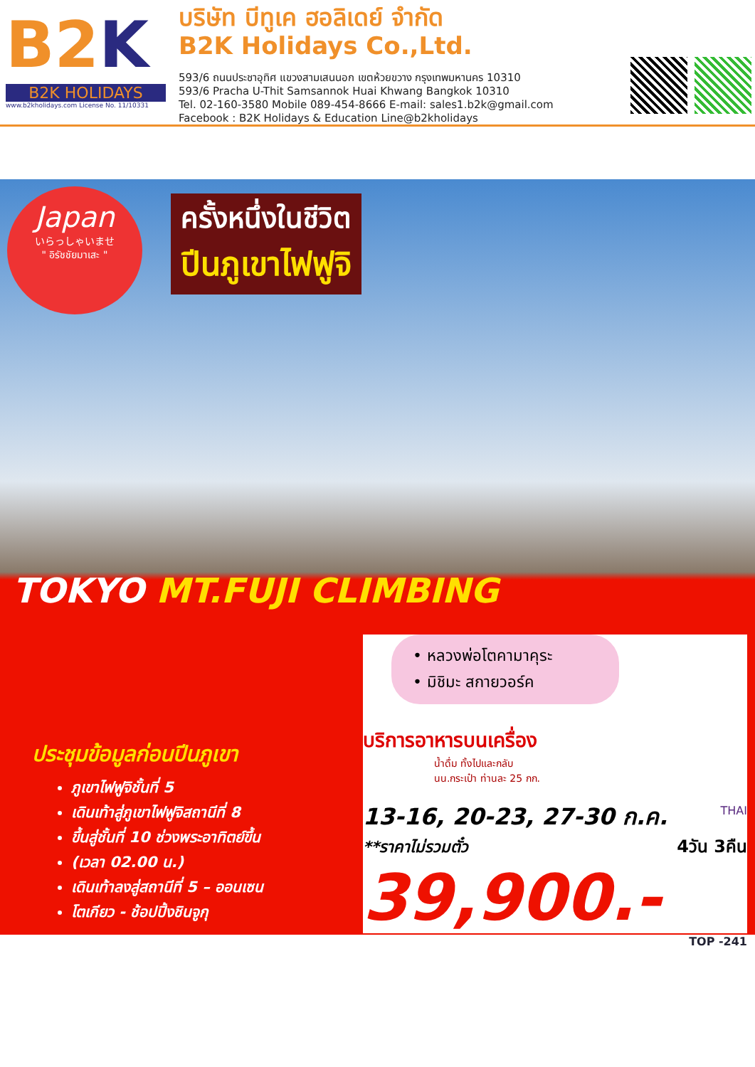B2K
B2K HOLIDAYS
www.b2kholidays.com License No. 11/10331
บริษัท บีทูเค ฮอลิเดย์ จำกัด
B2K Holidays Co.,Ltd.
593/6 ถนนประชาอุทิศ แขวงสามเสนนอก เขตห้วยขวาง กรุงเทพมหานคร 10310
593/6 Pracha U-Thit Samsannok Huai Khwang Bangkok 10310
Tel. 02-160-3580 Mobile 089-454-8666 E-mail: sales1.b2k@gmail.com
Facebook : B2K Holidays & Education Line@b2kholidays
Japan
いらっしゃいませ
" อิรัชชัยมาเสะ "
ครั้งหนึ่งในชีวิต
ปีนภูเขาไฟฟูจิ
TOKYO MT.FUJI CLIMBING
ประชุมข้อมูลก่อนปีนภูเขา
ภูเขาไฟฟูจิชั้นที่ 5
เดินเท้าสู่ภูเขาไฟฟูจิสถานีที่ 8
ขึ้นสู่ชั้นที่ 10 ช่วงพระอาทิตย์ขึ้น
(เวลา 02.00 น.)
เดินเท้าลงสู่สถานีที่ 5 – ออนเซน
โตเกียว - ช้อปปิ้งชินจูกุ
• หลวงพ่อโตคามาคุระ
• มิชิมะ สกายวอร์ค
บริการอาหารบนเครื่อง
น้ำดื่ม ทั้งไปและกลับ
นน.กระเป๋า ท่านละ 25 กก.
13-16, 20-23, 27-30 ก.ค.
THAI
**ราคาไม่รวมตั๋ว 4วัน 3คืน
39,900.-
TOP -241